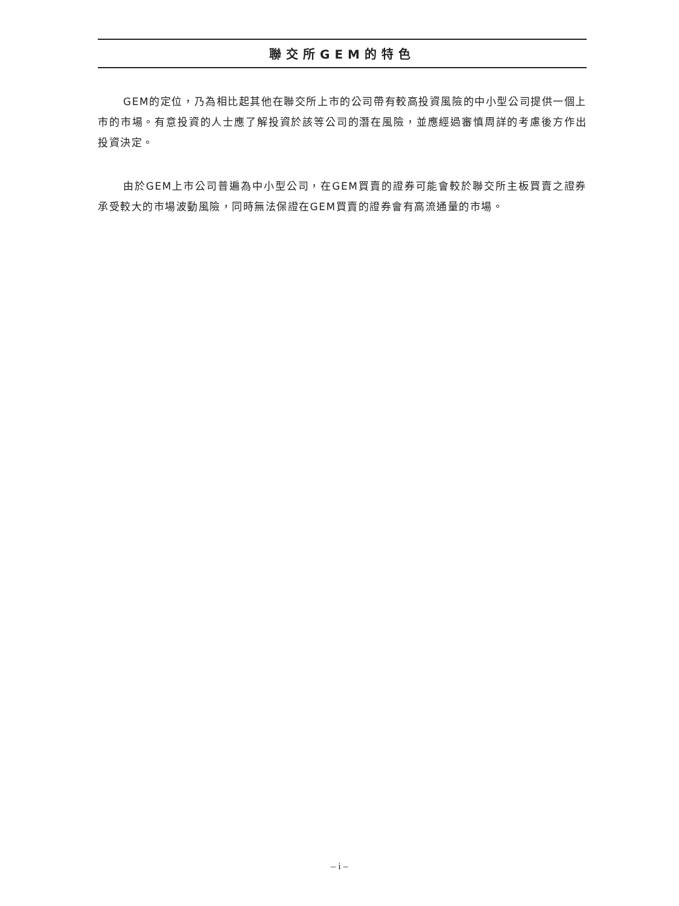聯交所GEM的特色
GEM的定位，乃為相比起其他在聯交所上市的公司帶有較高投資風險的中小型公司提供一個上市的市場。有意投資的人士應了解投資於該等公司的潛在風險，並應經過審慎周詳的考慮後方作出投資決定。
由於GEM上市公司普遍為中小型公司，在GEM買賣的證券可能會較於聯交所主板買賣之證券承受較大的市場波動風險，同時無法保證在GEM買賣的證券會有高流通量的市場。
– i –